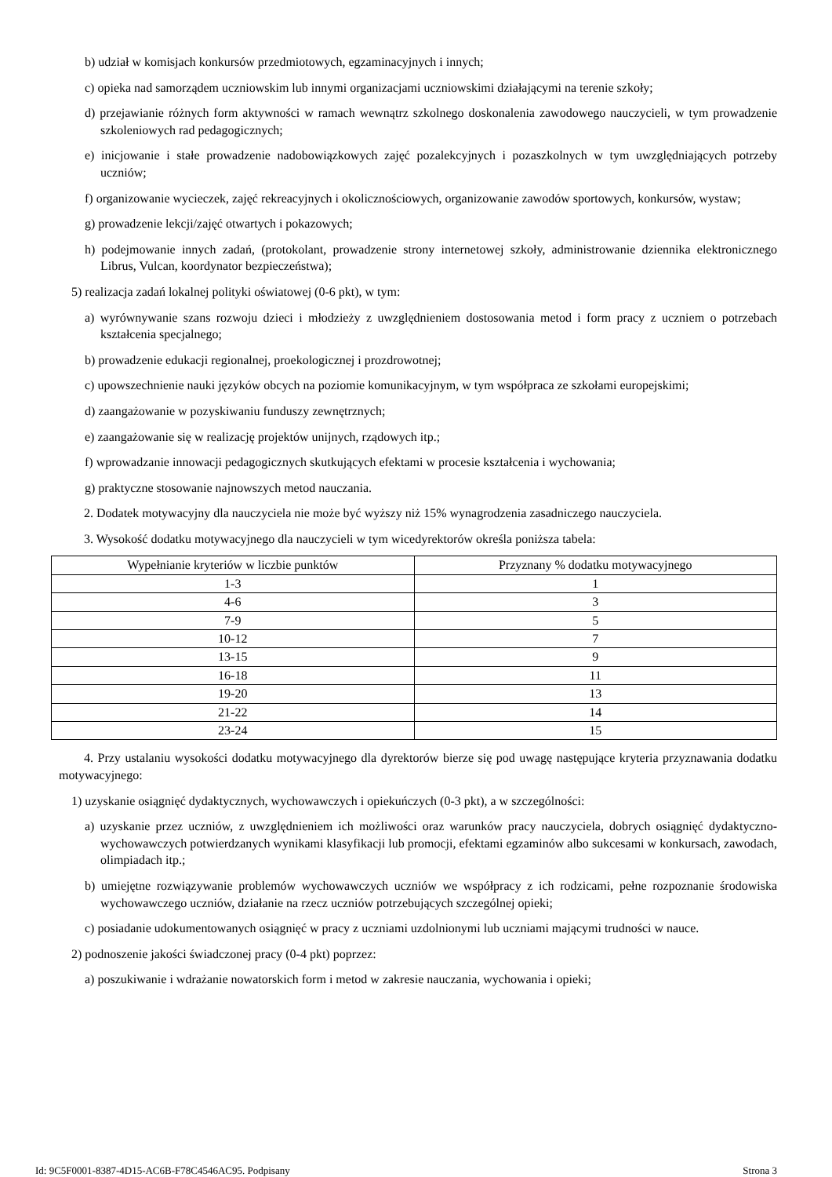b) udział w komisjach konkursów przedmiotowych, egzaminacyjnych i innych;
c) opieka nad samorządem uczniowskim lub innymi organizacjami uczniowskimi działającymi na terenie szkoły;
d) przejawianie różnych form aktywności w ramach wewnątrz szkolnego doskonalenia zawodowego nauczycieli, w tym prowadzenie szkoleniowych rad pedagogicznych;
e) inicjowanie i stałe prowadzenie nadobowiązkowych zajęć pozalekcyjnych i pozaszkolnych w tym uwzględniających potrzeby uczniów;
f) organizowanie wycieczek, zajęć rekreacyjnych i okolicznościowych, organizowanie zawodów sportowych, konkursów, wystaw;
g) prowadzenie lekcji/zajęć otwartych i pokazowych;
h) podejmowanie innych zadań, (protokolant, prowadzenie strony internetowej szkoły, administrowanie dziennika elektronicznego Librus, Vulcan, koordynator bezpieczeństwa);
5) realizacja zadań lokalnej polityki oświatowej (0-6 pkt), w tym:
a) wyrównywanie szans rozwoju dzieci i młodzieży z uwzględnieniem dostosowania metod i form pracy z uczniem o potrzebach kształcenia specjalnego;
b) prowadzenie edukacji regionalnej, proekologicznej i prozdrowotnej;
c) upowszechnienie nauki języków obcych na poziomie komunikacyjnym, w tym współpraca ze szkołami europejskimi;
d) zaangażowanie w pozyskiwaniu funduszy zewnętrznych;
e) zaangażowanie się w realizację projektów unijnych, rządowych itp.;
f) wprowadzanie innowacji pedagogicznych skutkujących efektami w procesie kształcenia i wychowania;
g) praktyczne stosowanie najnowszych metod nauczania.
2. Dodatek motywacyjny dla nauczyciela nie może być wyższy niż 15% wynagrodzenia zasadniczego nauczyciela.
3. Wysokość dodatku motywacyjnego dla nauczycieli w tym wicedyrektorów określa poniższa tabela:
| Wypełnianie kryteriów w liczbie punktów | Przyznany % dodatku motywacyjnego |
| --- | --- |
| 1-3 | 1 |
| 4-6 | 3 |
| 7-9 | 5 |
| 10-12 | 7 |
| 13-15 | 9 |
| 16-18 | 11 |
| 19-20 | 13 |
| 21-22 | 14 |
| 23-24 | 15 |
4. Przy ustalaniu wysokości dodatku motywacyjnego dla dyrektorów bierze się pod uwagę następujące kryteria przyznawania dodatku motywacyjnego:
1) uzyskanie osiągnięć dydaktycznych, wychowawczych i opiekuńczych (0-3 pkt), a w szczególności:
a) uzyskanie przez uczniów, z uwzględnieniem ich możliwości oraz warunków pracy nauczyciela, dobrych osiągnięć dydaktyczno-wychowawczych potwierdzanych wynikami klasyfikacji lub promocji, efektami egzaminów albo sukcesami w konkursach, zawodach, olimpiadach itp.;
b) umiejętne rozwiązywanie problemów wychowawczych uczniów we współpracy z ich rodzicami, pełne rozpoznanie środowiska wychowawczego uczniów, działanie na rzecz uczniów potrzebujących szczególnej opieki;
c) posiadanie udokumentowanych osiągnięć w pracy z uczniami uzdolnionymi lub uczniami mającymi trudności w nauce.
2) podnoszenie jakości świadczonej pracy (0-4 pkt) poprzez:
a) poszukiwanie i wdrażanie nowatorskich form i metod w zakresie nauczania, wychowania i opieki;
Id: 9C5F0001-8387-4D15-AC6B-F78C4546AC95. Podpisany Strona 3